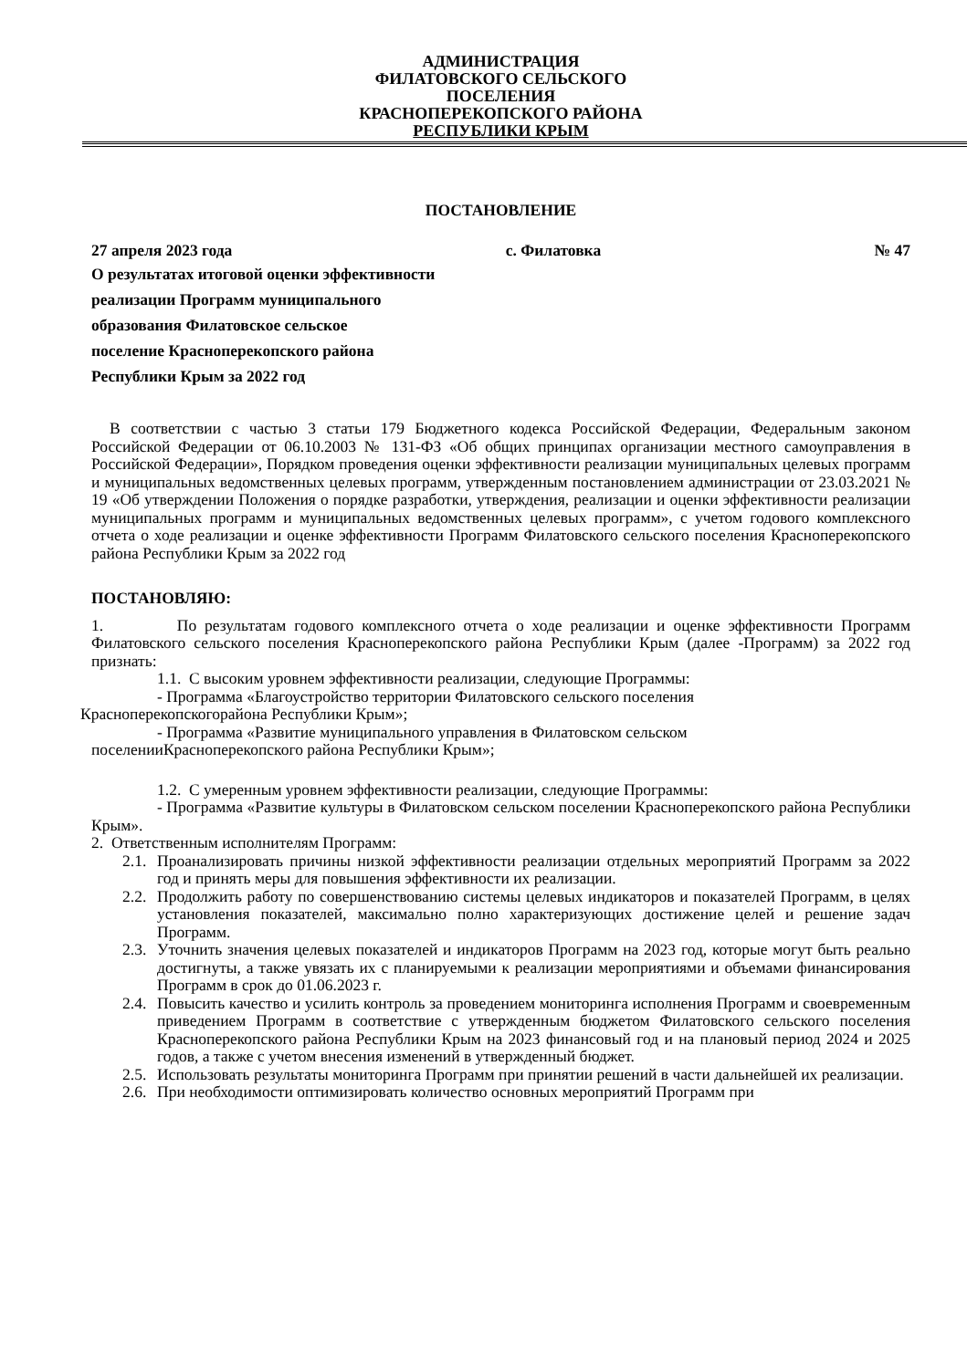АДМИНИСТРАЦИЯ
ФИЛАТОВСКОГО СЕЛЬСКОГО
ПОСЕЛЕНИЯ
КРАСНОПЕРЕКОПСКОГО РАЙОНА
РЕСПУБЛИКИ КРЫМ
ПОСТАНОВЛЕНИЕ
27 апреля 2023 года с. Филатовка № 47
О результатах итоговой оценки эффективности
реализации Программ муниципального
образования Филатовское сельское
поселение Красноперекопского района
Республики Крым за 2022 год
В соответствии с частью 3 статьи 179 Бюджетного кодекса Российской Федерации, Федеральным законом Российской Федерации от 06.10.2003 № 131-ФЗ «Об общих принципах организации местного самоуправления в Российской Федерации», Порядком проведения оценки эффективности реализации муниципальных целевых программ и муниципальных ведомственных целевых программ, утвержденным постановлением администрации от 23.03.2021 № 19 «Об утверждении Положения о порядке разработки, утверждения, реализации и оценки эффективности реализации муниципальных программ и муниципальных ведомственных целевых программ», с учетом годового комплексного отчета о ходе реализации и оценке эффективности Программ Филатовского сельского поселения Красноперекопского района Республики Крым за 2022 год
ПОСТАНОВЛЯЮ:
1. По результатам годового комплексного отчета о ходе реализации и оценке эффективности Программ Филатовского сельского поселения Красноперекопского района Республики Крым (далее -Программ) за 2022 год признать:
1.1. С высоким уровнем эффективности реализации, следующие Программы:
- Программа «Благоустройство территории Филатовского сельского поселения
Красноперекопскогорайона Республики Крым»;
- Программа «Развитие муниципального управления в Филатовском сельском
поселенииКрасноперекопского района Республики Крым»;
1.2. С умеренным уровнем эффективности реализации, следующие Программы:
- Программа «Развитие культуры в Филатовском сельском поселении Красноперекопского района Республики Крым».
2. Ответственным исполнителям Программ:
2.1.
Проанализировать причины низкой эффективности реализации отдельных мероприятий Программ за 2022 год и принять меры для повышения эффективности их реализации.
2.2.
Продолжить работу по совершенствованию системы целевых индикаторов и показателей Программ, в целях установления показателей, максимально полно характеризующих достижение целей и решение задач Программ.
2.3.
Уточнить значения целевых показателей и индикаторов Программ на 2023 год, которые могут быть реально достигнуты, а также увязать их с планируемыми к реализации мероприятиями и объемами финансирования Программ в срок до 01.06.2023 г.
2.4.
Повысить качество и усилить контроль за проведением мониторинга исполнения Программ и своевременным приведением Программ в соответствие с утвержденным бюджетом Филатовского сельского поселения Красноперекопского района Республики Крым на 2023 финансовый год и на плановый период 2024 и 2025 годов, а также с учетом внесения изменений в утвержденный бюджет.
2.5.
Использовать результаты мониторинга Программ при принятии решений в части дальнейшей их реализации.
2.6.
При необходимости оптимизировать количество основных мероприятий Программ при